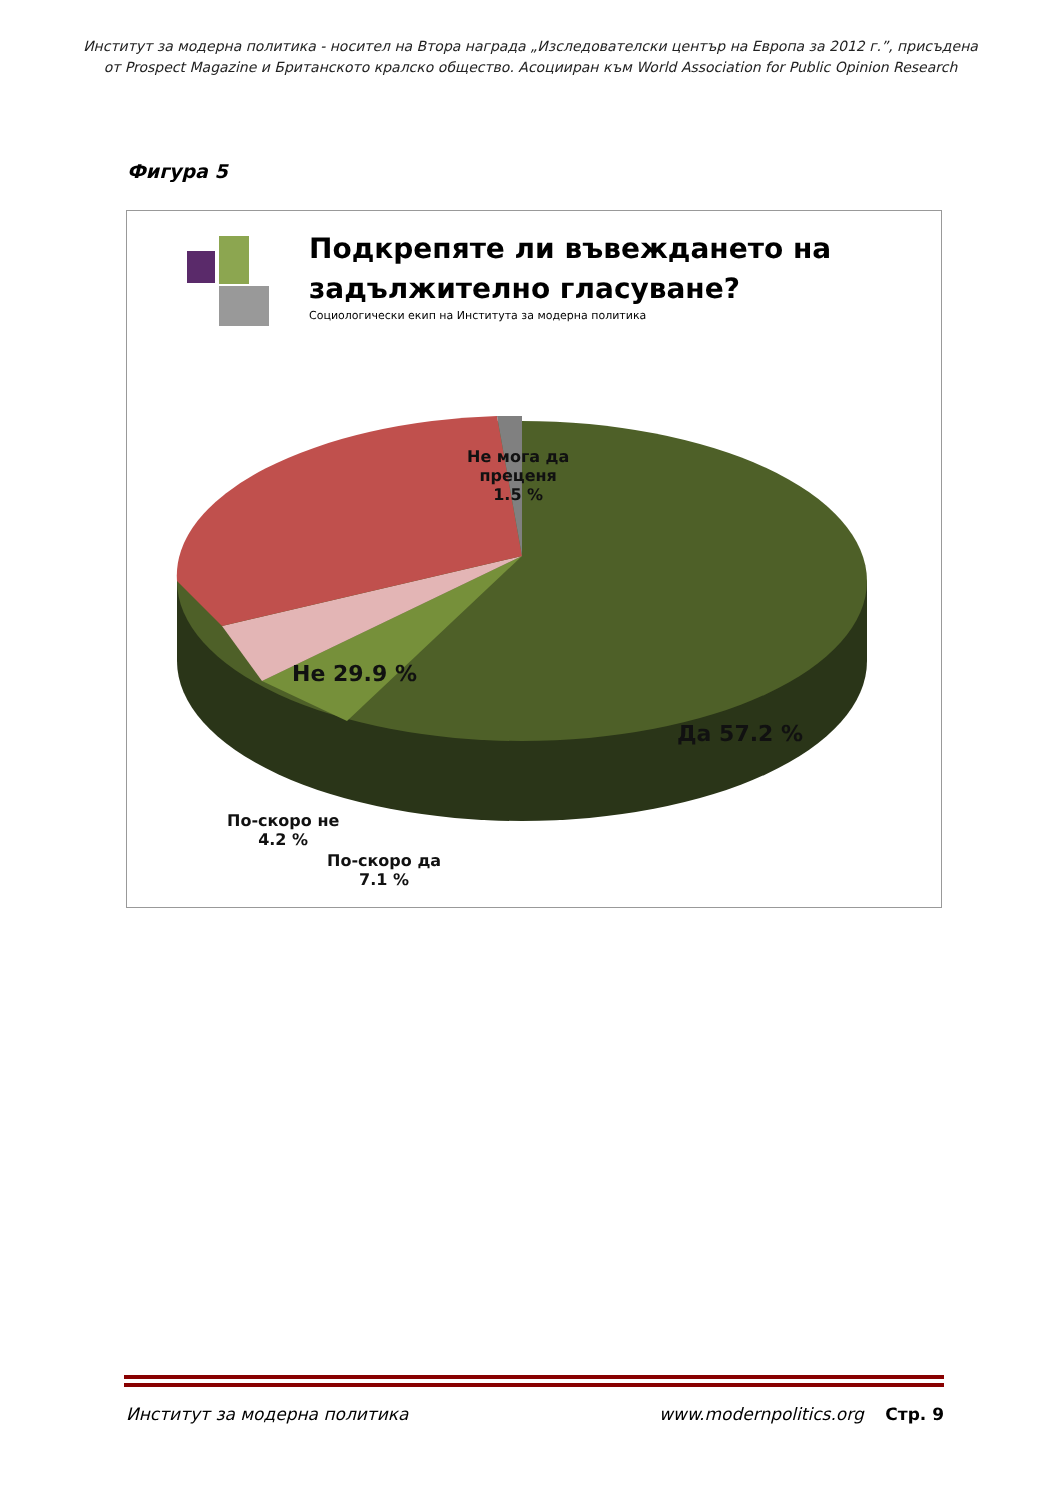Институт за модерна политика - носител на Втора награда „Изследователски център на Европа за 2012 г.”, присъдена
от Prospect Magazine и Британското кралско общество. Асоцииран към World Association for Public Opinion Research
Фигура 5
Подкрепяте ли въвеждането на
задължително гласуване?
Социологически екип на Института за модерна политика
Не мога да
преценя
1.5 %
Не 29.9 %
Да 57.2 %
По-скоро не
4.2 %
По-скоро да
7.1 %
Институт за модерна политика www.modernpolitics.org Стр. 9